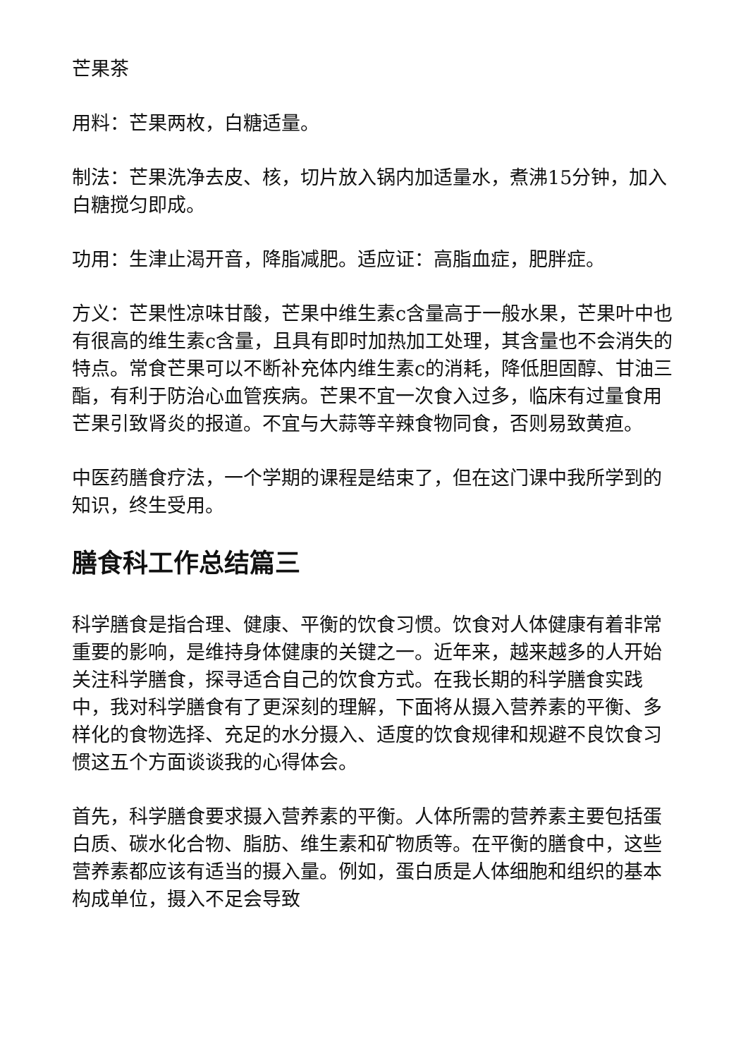芒果茶
用料：芒果两枚，白糖适量。
制法：芒果洗净去皮、核，切片放入锅内加适量水，煮沸15分钟，加入白糖搅匀即成。
功用：生津止渴开音，降脂减肥。适应证：高脂血症，肥胖症。
方义：芒果性凉味甘酸，芒果中维生素c含量高于一般水果，芒果叶中也有很高的维生素c含量，且具有即时加热加工处理，其含量也不会消失的特点。常食芒果可以不断补充体内维生素c的消耗，降低胆固醇、甘油三酯，有利于防治心血管疾病。芒果不宜一次食入过多，临床有过量食用芒果引致肾炎的报道。不宜与大蒜等辛辣食物同食，否则易致黄疸。
中医药膳食疗法，一个学期的课程是结束了，但在这门课中我所学到的知识，终生受用。
膳食科工作总结篇三
科学膳食是指合理、健康、平衡的饮食习惯。饮食对人体健康有着非常重要的影响，是维持身体健康的关键之一。近年来，越来越多的人开始关注科学膳食，探寻适合自己的饮食方式。在我长期的科学膳食实践中，我对科学膳食有了更深刻的理解，下面将从摄入营养素的平衡、多样化的食物选择、充足的水分摄入、适度的饮食规律和规避不良饮食习惯这五个方面谈谈我的心得体会。
首先，科学膳食要求摄入营养素的平衡。人体所需的营养素主要包括蛋白质、碳水化合物、脂肪、维生素和矿物质等。在平衡的膳食中，这些营养素都应该有适当的摄入量。例如，蛋白质是人体细胞和组织的基本构成单位，摄入不足会导致